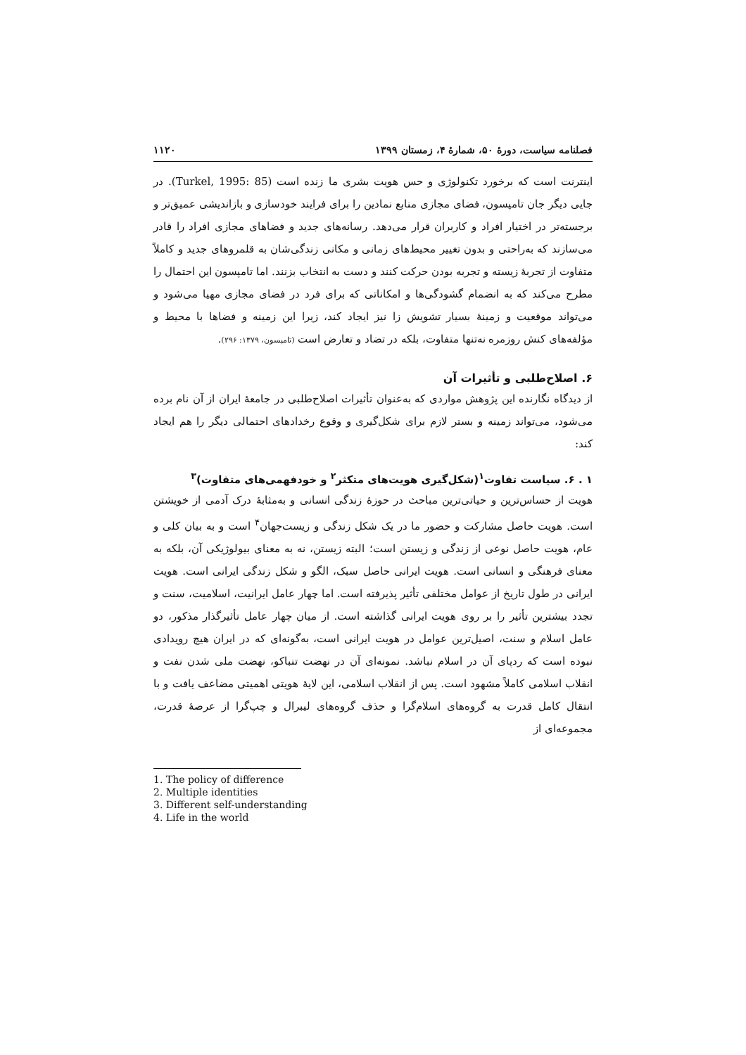فصلنامه سیاست، دورهٔ ۵۰، شمارهٔ ۴، زمستان ۱۳۹۹ ۱۱۲۰
اینترنت است که برخورد تکنولوژی و حس هویت بشری ما زنده است (Turkel, 1995: 85). در جایی دیگر جان تامپسون، فضای مجازی منابع نمادین را برای فرایند خودسازی و بازاندیشی عمیق‌تر و برجسته‌تر در اختیار افراد و کاربران قرار می‌دهد. رسانه‌های جدید و فضاهای مجازی افراد را قادر می‌سازند که به‌راحتی و بدون تغییر محیط‌های زمانی و مکانی زندگی‌شان به قلمروهای جدید و کاملاً متفاوت از تجربهٔ زیسته و تجربه بودن حرکت کنند و دست به انتخاب بزنند. اما تامپسون این احتمال را مطرح می‌کند که به انضمام گشودگی‌ها و امکاناتی که برای فرد در فضای مجازی مهیا می‌شود و می‌تواند موقعیت و زمینهٔ بسیار تشویش زا نیز ایجاد کند، زیرا این زمینه و فضاها با محیط و مؤلفه‌های کنش روزمره نه‌تنها متفاوت، بلکه در تضاد و تعارض است (تامپسون، ۱۳۷۹: ۲۹۶).
۶. اصلاح‌طلبی و تأثیرات آن
از دیدگاه نگارنده این پژوهش مواردی که به‌عنوان تأثیرات اصلاح‌طلبی در جامعهٔ ایران از آن نام برده می‌شود، می‌تواند زمینه و بستر لازم برای شکل‌گیری و وقوع رخدادهای احتمالی دیگر را هم ایجاد کند:
۱ . ۶. سیاست تفاوت<sup>۱</sup>(شکل‌گیری هویت‌های متکثر<sup>۲</sup> و خودفهمی‌های متفاوت)<sup>۳</sup>
هویت از حساس‌ترین و حیاتی‌ترین مباحث در حوزهٔ زندگی انسانی و به‌مثابهٔ درک آدمی از خویشتن است. هویت حاصل مشارکت و حضور ما در یک شکل زندگی و زیست‌جهان<sup>۴</sup> است و به بیان کلی و عام، هویت حاصل نوعی از زندگی و زیستن است؛ البته زیستن، نه به معنای بیولوژیکی آن، بلکه به معنای فرهنگی و انسانی است. هویت ایرانی حاصل سبک، الگو و شکل زندگی ایرانی است. هویت ایرانی در طول تاریخ از عوامل مختلفی تأثیر پذیرفته است. اما چهار عامل ایرانیت، اسلامیت، سنت و تجدد بیشترین تأثیر را بر روی هویت ایرانی گذاشته است. از میان چهار عامل تأثیرگذار مذکور، دو عامل اسلام و سنت، اصیل‌ترین عوامل در هویت ایرانی است، به‌گونه‌ای که در ایران هیچ رویدادی نبوده است که ردپای آن در اسلام نباشد. نمونه‌ای آن در نهضت تنباکو، نهضت ملی شدن نفت و انقلاب اسلامی کاملاً مشهود است. پس از انقلاب اسلامی، این لایهٔ هویتی اهمیتی مضاعف یافت و با انتقال کامل قدرت به گروه‌های اسلام‌گرا و حذف گروه‌های لیبرال و چپ‌گرا از عرصهٔ قدرت، مجموعه‌ای از
1. The policy of difference
2. Multiple identities
3. Different self-understanding
4. Life in the world